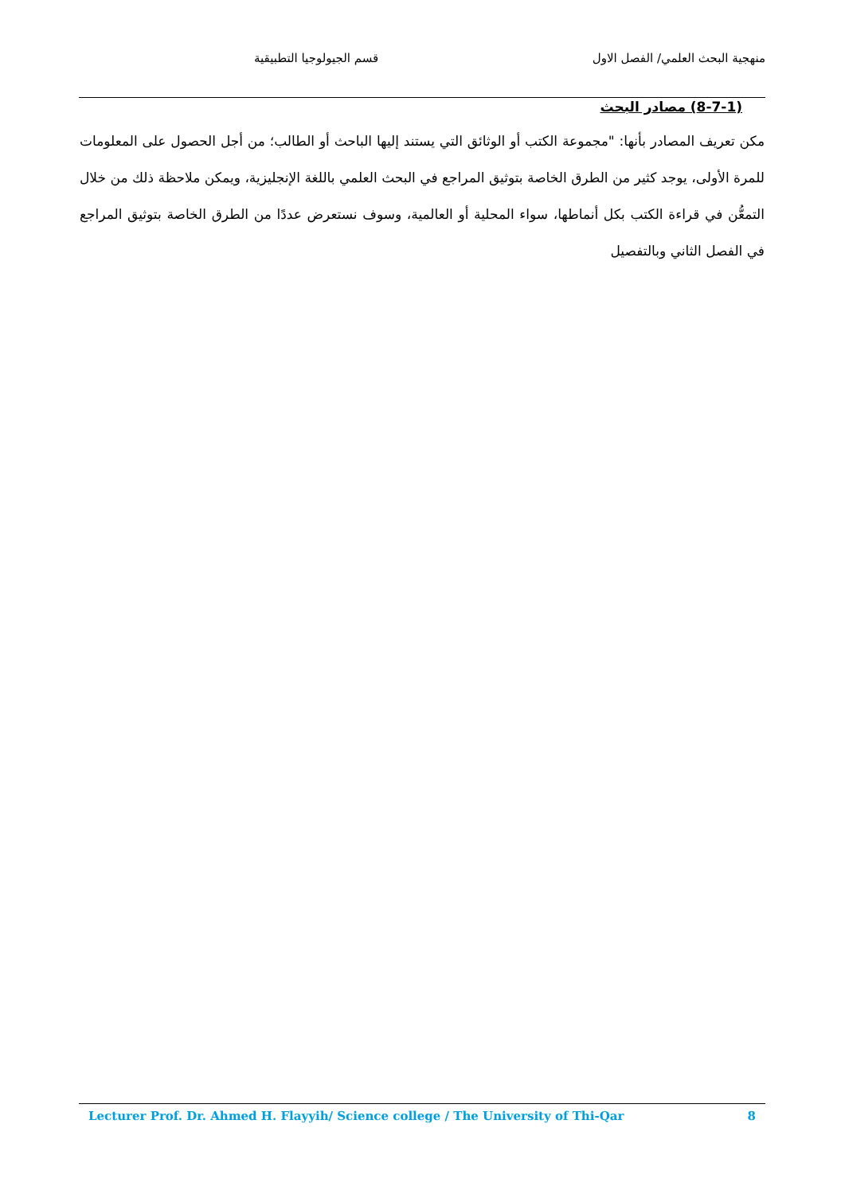منهجية البحث العلمي/ الفصل الاول قسم الجيولوجيا التطبيقية
(8-7-1) مصادر البحث
مكن تعريف المصادر بأنها: "مجموعة الكتب أو الوثائق التي يستند إليها الباحث أو الطالب؛ من أجل الحصول على المعلومات للمرة الأولى، يوجد كثير من الطرق الخاصة بتوثيق المراجع في البحث العلمي باللغة الإنجليزية، ويمكن ملاحظة ذلك من خلال التمعُّن في قراءة الكتب بكل أنماطها، سواء المحلية أو العالمية، وسوف نستعرض عددًا من الطرق الخاصة بتوثيق المراجع في الفصل الثاني وبالتفصيل
Lecturer Prof. Dr. Ahmed H. Flayyih/ Science college / The University of Thi-Qar 8